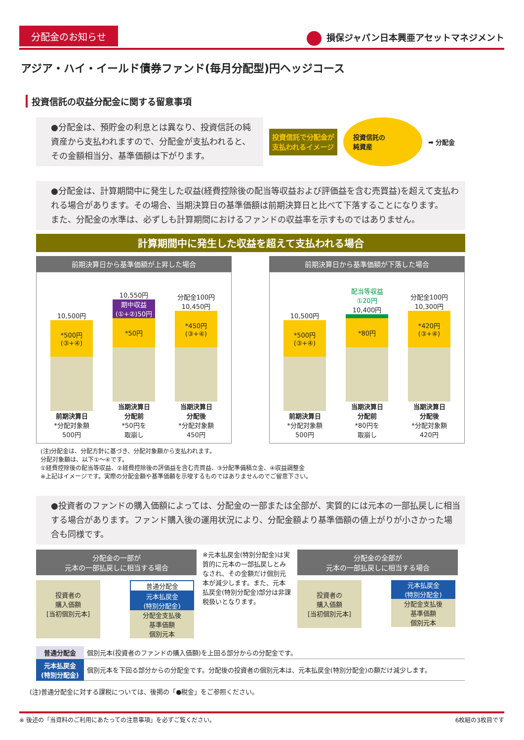分配金のお知らせ
損保ジャパン日本興亜アセットマネジメント
アジア・ハイ・イールド債券ファンド(毎月分配型)円ヘッジコース
投資信託の収益分配金に関する留意事項
●分配金は、預貯金の利息とは異なり、投資信託の純資産から支払われますので、分配金が支払われると、その金額相当分、基準価額は下がります。
投資信託で分配金が
支払われるイメージ
投資信託の
純資産
➡ 分配金
●分配金は、計算期間中に発生した収益(経費控除後の配当等収益および評価益を含む売買益)を超えて支払われる場合があります。その場合、当期決算日の基準価額は前期決算日と比べて下落することになります。
また、分配金の水準は、必ずしも計算期間におけるファンドの収益率を示すものではありません。
計算期間中に発生した収益を超えて支払われる場合
前期決算日から基準価額が上昇した場合
10,500円
*500円
(③+④)
前期決算日
*分配対象額
500円
10,550円
期中収益
(①+②)50円
*50円
当期決算日
分配前
*50円を
取崩し
分配金100円
10,450円
*450円
(③+④)
当期決算日
分配後
*分配対象額
450円
前期決算日から基準価額が下落した場合
10,500円
*500円
(③+④)
前期決算日
*分配対象額
500円
配当等収益 ①20円
10,400円
*80円
当期決算日
分配前
*80円を
取崩し
分配金100円
10,300円
*420円
(③+④)
当期決算日
分配後
*分配対象額
420円
(注)分配金は、分配方針に基づき、分配対象額から支払われます。
分配対象額は、以下①〜④です。
①経費控除後の配当等収益、②経費控除後の評価益を含む売買益、③分配準備積立金、④収益調整金
※上記はイメージです。実際の分配金額や基準価額を示唆するものではありませんのでご留意下さい。
●投資者のファンドの購入価額によっては、分配金の一部または全部が、実質的には元本の一部払戻しに相当する場合があります。ファンド購入後の運用状況により、分配金額より基準価額の値上がりが小さかった場合も同様です。
分配金の一部が
元本の一部払戻しに相当する場合
投資者の
購入価額
[当初個別元本]
普通分配金
元本払戻金
(特別分配金)
分配金支払後
基準価額
個別元本
※元本払戻金(特別分配金)は実質的に元本の一部払戻しとみなされ、その金額だけ個別元本が減少します。また、元本払戻金(特別分配金)部分は非課税扱いとなります。
分配金の全部が
元本の一部払戻しに相当する場合
投資者の
購入価額
[当初個別元本]
元本払戻金
(特別分配金)
分配金支払後
基準価額
個別元本
| 普通分配金 | 個別元本(投資者のファンドの購入価額)を上回る部分からの分配金です。 |
| 元本払戻金 (特別分配金) | 個別元本を下回る部分からの分配金です。分配後の投資者の個別元本は、元本払戻金(特別分配金)の額だけ減少します。 |
(注)普通分配金に対する課税については、後掲の「●税金」をご参照ください。
※ 後述の「当資料のご利用にあたっての注意事項」を必ずご覧ください。 6枚組の3枚目です